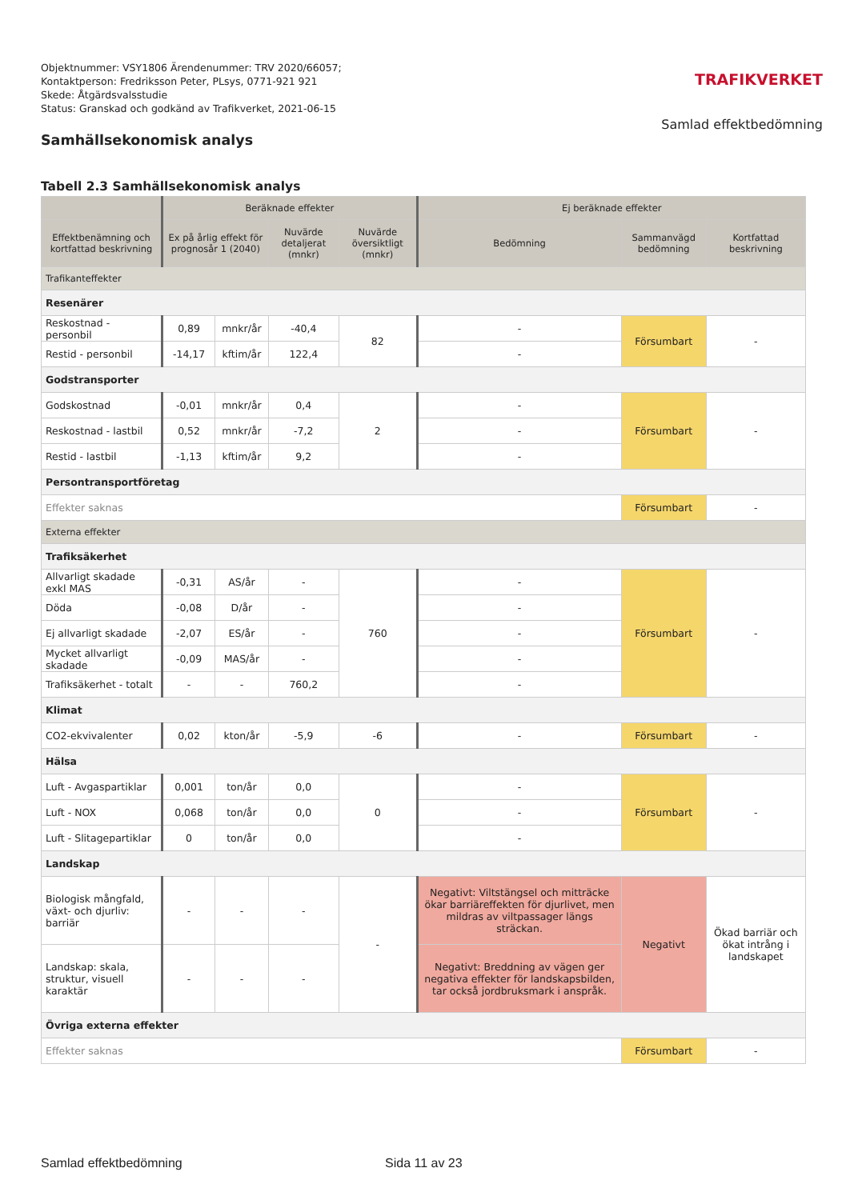Objektnummer: VSY1806 Ärendenummer: TRV 2020/66057;
Kontaktperson: Fredriksson Peter, PLsys, 0771-921 921
Skede: Åtgärdsvalsstudie
Status: Granskad och godkänd av Trafikverket, 2021-06-15
TRAFIKVERKET
Samlad effektbedömning
Samhällsekonomisk analys
Tabell 2.3 Samhällsekonomisk analys
| | Beräknade effekter | | | | Ej beräknade effekter | | |
| --- | --- | --- | --- | --- | --- | --- | --- |
| Effektbenämning och kortfattad beskrivning | Ex på årlig effekt för prognosår 1 (2040) | | Nuvärde detaljerat (mnkr) | Nuvärde översiktligt (mnkr) | Bedömning | Sammanvägd bedömning | Kortfattad beskrivning |
| Trafikanteffekter | | | | | | | |
| Resenärer | | | | | | | |
| Reskostnad - personbil | 0,89 | mnkr/år | -40,4 | 82 | - | Försumbart | - |
| Restid - personbil | -14,17 | kftim/år | 122,4 | | - | | |
| Godstransporter | | | | | | | |
| Godskostnad | -0,01 | mnkr/år | 0,4 | 2 | - | Försumbart | - |
| Reskostnad - lastbil | 0,52 | mnkr/år | -7,2 | | - | | |
| Restid - lastbil | -1,13 | kftim/år | 9,2 | | - | | |
| Persontransportföretag | | | | | | | |
| Effekter saknas | | | | | | Försumbart | - |
| Externa effekter | | | | | | | |
| Trafiksäkerhet | | | | | | | |
| Allvarligt skadade exkl MAS | -0,31 | AS/år | - | 760 | - | Försumbart | - |
| Döda | -0,08 | D/år | - | | - | | |
| Ej allvarligt skadade | -2,07 | ES/år | - | | - | | |
| Mycket allvarligt skadade | -0,09 | MAS/år | - | | - | | |
| Trafiksäkerhet - totalt | - | - | 760,2 | | - | | |
| Klimat | | | | | | | |
| CO2-ekvivalenter | 0,02 | kton/år | -5,9 | -6 | - | Försumbart | - |
| Hälsa | | | | | | | |
| Luft - Avgaspartiklar | 0,001 | ton/år | 0,0 | 0 | - | Försumbart | - |
| Luft - NOX | 0,068 | ton/år | 0,0 | | - | | |
| Luft - Slitagepartiklar | 0 | ton/år | 0,0 | | - | | |
| Landskap | | | | | | | |
| Biologisk mångfald, växt- och djurliv: barriär | - | - | - | - | Negativt: Viltstängsel och mitträcke ökar barriäreffekten för djurlivet, men mildras av viltpassager längs sträckan. | Negativt | Ökad barriär och ökat intrång i landskapet |
| Landskap: skala, struktur, visuell karaktär | - | - | - | | Negativt: Breddning av vägen ger negativa effekter för landskapsbilden, tar också jordbruksmark i anspråk. | | |
| Övriga externa effekter | | | | | | | |
| Effekter saknas | | | | | | Försumbart | - |
Samlad effektbedömning Sida 11 av 23